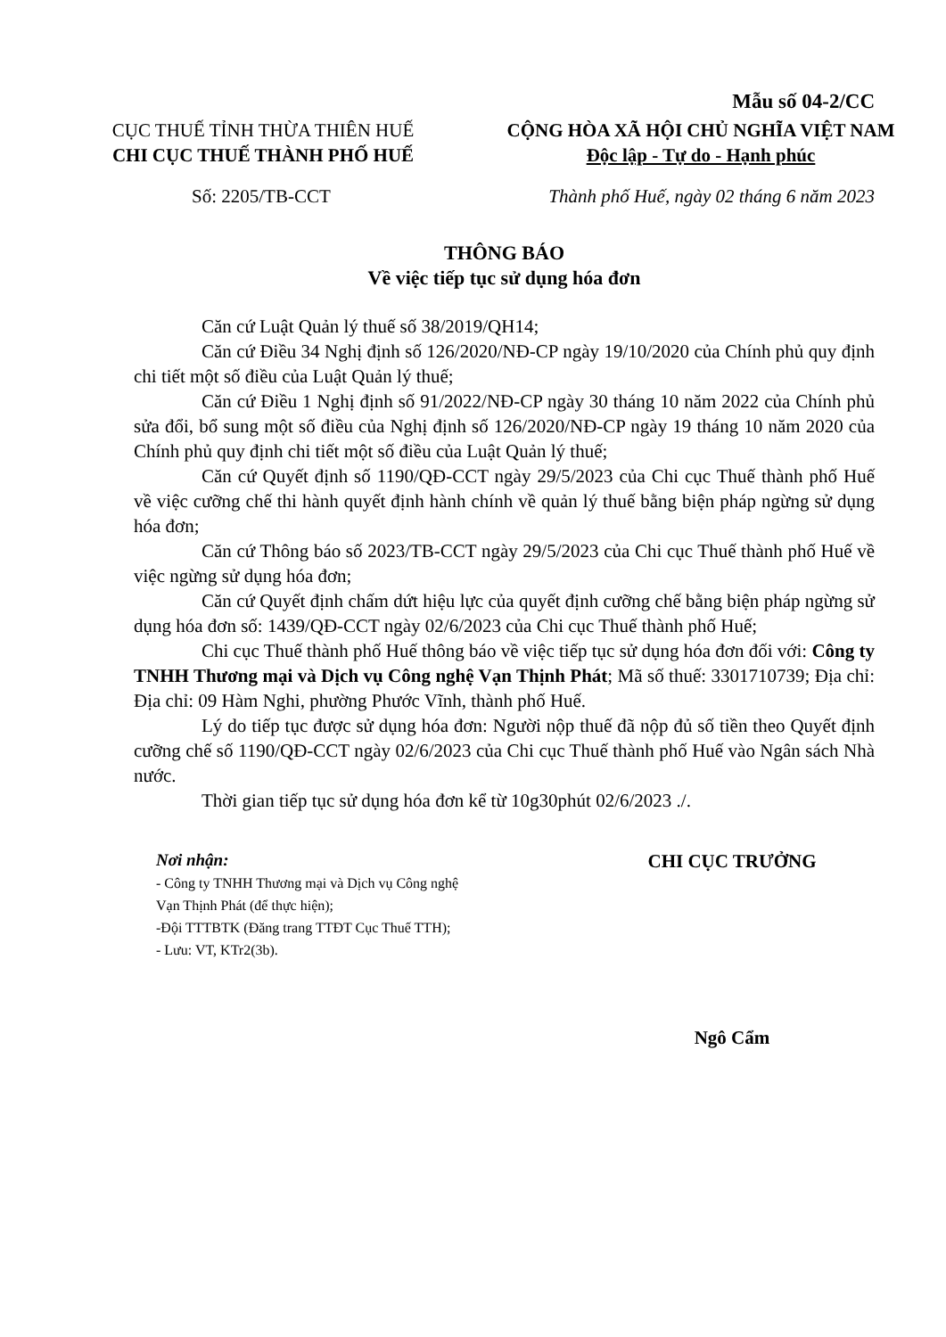Mẫu số 04-2/CC
CỤC THUẾ TỈNH THỪA THIÊN HUẾ
CHI CỤC THUẾ THÀNH PHỐ HUẾ
CỘNG HÒA XÃ HỘI CHỦ NGHĨA VIỆT NAM
Độc lập - Tự do - Hạnh phúc
Số: 2205/TB-CCT Thành phố Huế, ngày 02 tháng 6 năm 2023
THÔNG BÁO
Về việc tiếp tục sử dụng hóa đơn
Căn cứ Luật Quản lý thuế số 38/2019/QH14;
Căn cứ Điều 34 Nghị định số 126/2020/NĐ-CP ngày 19/10/2020 của Chính phủ quy định chi tiết một số điều của Luật Quản lý thuế;
Căn cứ Điều 1 Nghị định số 91/2022/NĐ-CP ngày 30 tháng 10 năm 2022 của Chính phủ sửa đổi, bổ sung một số điều của Nghị định số 126/2020/NĐ-CP ngày 19 tháng 10 năm 2020 của Chính phủ quy định chi tiết một số điều của Luật Quản lý thuế;
Căn cứ Quyết định số 1190/QĐ-CCT ngày 29/5/2023 của Chi cục Thuế thành phố Huế về việc cưỡng chế thi hành quyết định hành chính về quản lý thuế bằng biện pháp ngừng sử dụng hóa đơn;
Căn cứ Thông báo số 2023/TB-CCT ngày 29/5/2023 của Chi cục Thuế thành phố Huế về việc ngừng sử dụng hóa đơn;
Căn cứ Quyết định chấm dứt hiệu lực của quyết định cưỡng chế bằng biện pháp ngừng sử dụng hóa đơn số: 1439/QĐ-CCT ngày 02/6/2023 của Chi cục Thuế thành phố Huế;
Chi cục Thuế thành phố Huế thông báo về việc tiếp tục sử dụng hóa đơn đối với: Công ty TNHH Thương mại và Dịch vụ Công nghệ Vạn Thịnh Phát; Mã số thuế: 3301710739; Địa chỉ: Địa chỉ: 09 Hàm Nghi, phường Phước Vĩnh, thành phố Huế.
Lý do tiếp tục được sử dụng hóa đơn: Người nộp thuế đã nộp đủ số tiền theo Quyết định cưỡng chế số 1190/QĐ-CCT ngày 02/6/2023 của Chi cục Thuế thành phố Huế vào Ngân sách Nhà nước.
Thời gian tiếp tục sử dụng hóa đơn kể từ 10g30phút 02/6/2023 ./.
Nơi nhận:
- Công ty TNHH Thương mại và Dịch vụ Công nghệ
Vạn Thịnh Phát (để thực hiện);
-Đội TTTBTK (Đăng trang TTĐT Cục Thuế TTH);
- Lưu: VT, KTr2(3b).
CHI CỤC TRƯỞNG
Ngô Cẩm